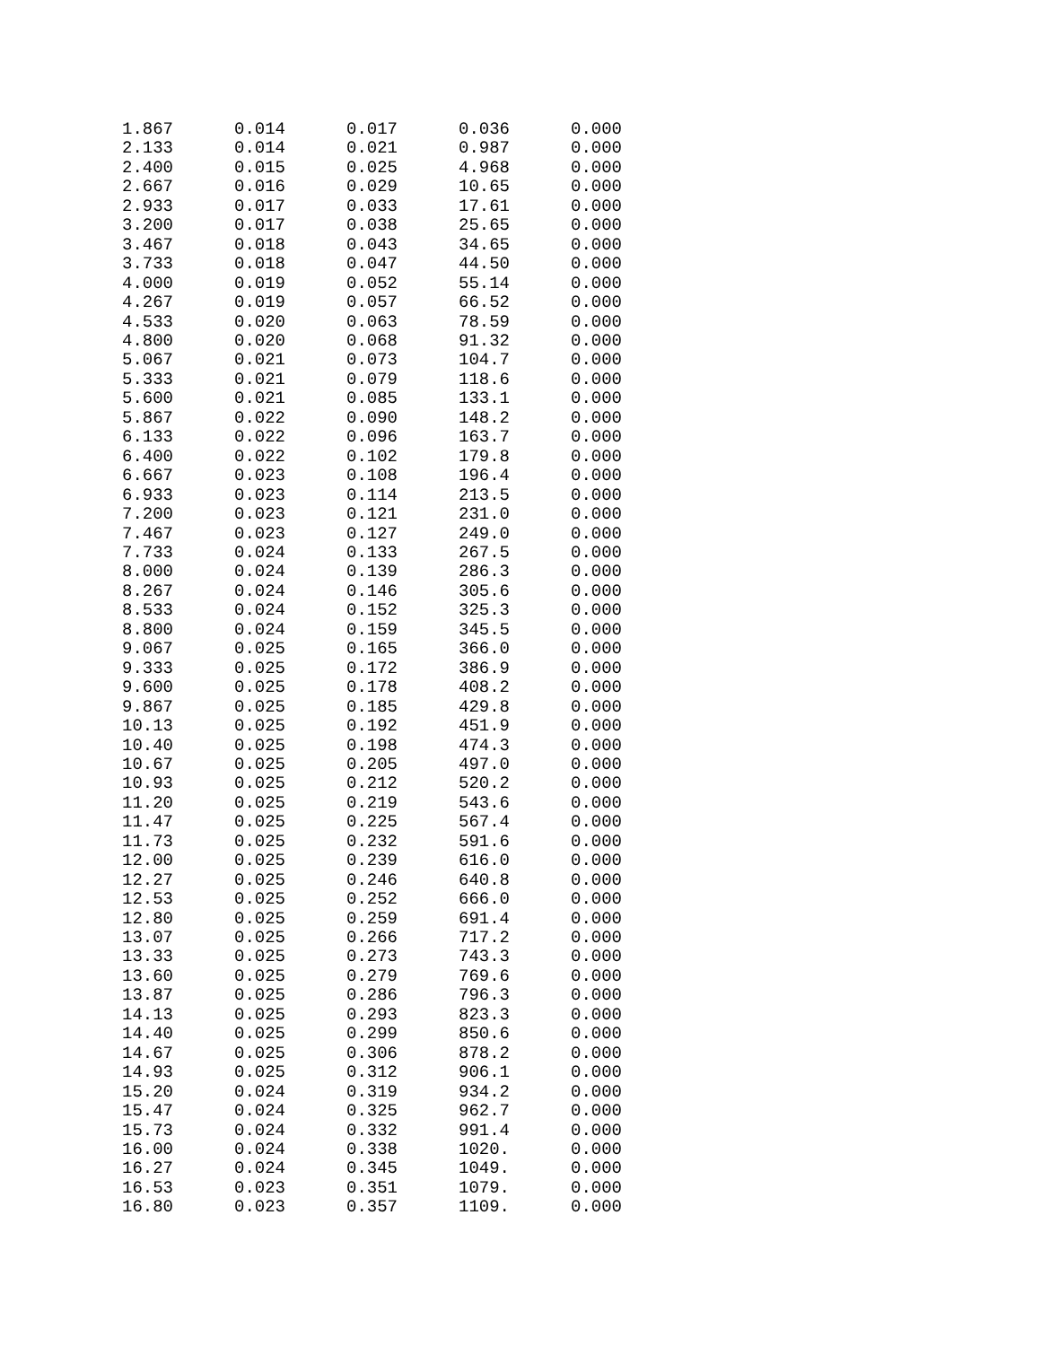| 1.867 | 0.014 | 0.017 | 0.036 | 0.000 |
| 2.133 | 0.014 | 0.021 | 0.987 | 0.000 |
| 2.400 | 0.015 | 0.025 | 4.968 | 0.000 |
| 2.667 | 0.016 | 0.029 | 10.65 | 0.000 |
| 2.933 | 0.017 | 0.033 | 17.61 | 0.000 |
| 3.200 | 0.017 | 0.038 | 25.65 | 0.000 |
| 3.467 | 0.018 | 0.043 | 34.65 | 0.000 |
| 3.733 | 0.018 | 0.047 | 44.50 | 0.000 |
| 4.000 | 0.019 | 0.052 | 55.14 | 0.000 |
| 4.267 | 0.019 | 0.057 | 66.52 | 0.000 |
| 4.533 | 0.020 | 0.063 | 78.59 | 0.000 |
| 4.800 | 0.020 | 0.068 | 91.32 | 0.000 |
| 5.067 | 0.021 | 0.073 | 104.7 | 0.000 |
| 5.333 | 0.021 | 0.079 | 118.6 | 0.000 |
| 5.600 | 0.021 | 0.085 | 133.1 | 0.000 |
| 5.867 | 0.022 | 0.090 | 148.2 | 0.000 |
| 6.133 | 0.022 | 0.096 | 163.7 | 0.000 |
| 6.400 | 0.022 | 0.102 | 179.8 | 0.000 |
| 6.667 | 0.023 | 0.108 | 196.4 | 0.000 |
| 6.933 | 0.023 | 0.114 | 213.5 | 0.000 |
| 7.200 | 0.023 | 0.121 | 231.0 | 0.000 |
| 7.467 | 0.023 | 0.127 | 249.0 | 0.000 |
| 7.733 | 0.024 | 0.133 | 267.5 | 0.000 |
| 8.000 | 0.024 | 0.139 | 286.3 | 0.000 |
| 8.267 | 0.024 | 0.146 | 305.6 | 0.000 |
| 8.533 | 0.024 | 0.152 | 325.3 | 0.000 |
| 8.800 | 0.024 | 0.159 | 345.5 | 0.000 |
| 9.067 | 0.025 | 0.165 | 366.0 | 0.000 |
| 9.333 | 0.025 | 0.172 | 386.9 | 0.000 |
| 9.600 | 0.025 | 0.178 | 408.2 | 0.000 |
| 9.867 | 0.025 | 0.185 | 429.8 | 0.000 |
| 10.13 | 0.025 | 0.192 | 451.9 | 0.000 |
| 10.40 | 0.025 | 0.198 | 474.3 | 0.000 |
| 10.67 | 0.025 | 0.205 | 497.0 | 0.000 |
| 10.93 | 0.025 | 0.212 | 520.2 | 0.000 |
| 11.20 | 0.025 | 0.219 | 543.6 | 0.000 |
| 11.47 | 0.025 | 0.225 | 567.4 | 0.000 |
| 11.73 | 0.025 | 0.232 | 591.6 | 0.000 |
| 12.00 | 0.025 | 0.239 | 616.0 | 0.000 |
| 12.27 | 0.025 | 0.246 | 640.8 | 0.000 |
| 12.53 | 0.025 | 0.252 | 666.0 | 0.000 |
| 12.80 | 0.025 | 0.259 | 691.4 | 0.000 |
| 13.07 | 0.025 | 0.266 | 717.2 | 0.000 |
| 13.33 | 0.025 | 0.273 | 743.3 | 0.000 |
| 13.60 | 0.025 | 0.279 | 769.6 | 0.000 |
| 13.87 | 0.025 | 0.286 | 796.3 | 0.000 |
| 14.13 | 0.025 | 0.293 | 823.3 | 0.000 |
| 14.40 | 0.025 | 0.299 | 850.6 | 0.000 |
| 14.67 | 0.025 | 0.306 | 878.2 | 0.000 |
| 14.93 | 0.025 | 0.312 | 906.1 | 0.000 |
| 15.20 | 0.024 | 0.319 | 934.2 | 0.000 |
| 15.47 | 0.024 | 0.325 | 962.7 | 0.000 |
| 15.73 | 0.024 | 0.332 | 991.4 | 0.000 |
| 16.00 | 0.024 | 0.338 | 1020. | 0.000 |
| 16.27 | 0.024 | 0.345 | 1049. | 0.000 |
| 16.53 | 0.023 | 0.351 | 1079. | 0.000 |
| 16.80 | 0.023 | 0.357 | 1109. | 0.000 |